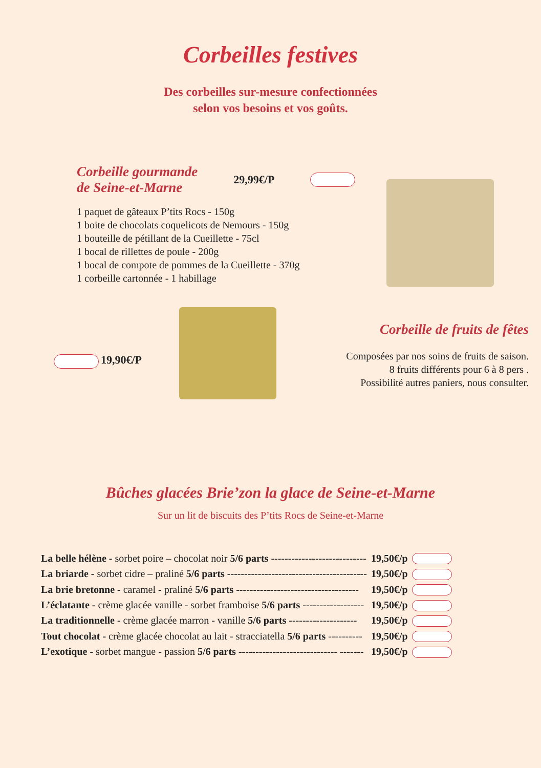Corbeilles festives
Des corbeilles sur-mesure confectionnées
selon vos besoins et vos goûts.
Corbeille gourmande
de Seine-et-Marne
29,99€/P
1 paquet de gâteaux P’tits Rocs - 150g
1 boite de chocolats coquelicots de Nemours - 150g
1 bouteille de pétillant de la Cueillette - 75cl
1 bocal de rillettes de poule - 200g
1 bocal de compote de pommes de la Cueillette - 370g
1 corbeille cartonnée - 1 habillage
19,90€/P
Corbeille de fruits de fêtes
Composées par nos soins de fruits de saison.
8 fruits différents pour 6 à 8 pers .
Possibilité autres paniers, nous consulter.
Bûches glacées Brie’zon la glace de Seine-et-Marne
Sur un lit de biscuits des P’tits Rocs de Seine-et-Marne
| La belle hélène - sorbet poire – chocolat noir 5/6 parts ---------------------------- | 19,50€/p | |
| La briarde - sorbet cidre – praliné 5/6 parts ----------------------------------------- | 19,50€/p | |
| La brie bretonne - caramel - praliné 5/6 parts ------------------------------------ | 19,50€/p | |
| L’éclatante - crème glacée vanille - sorbet framboise 5/6 parts ------------------ | 19,50€/p | |
| La traditionnelle - crème glacée marron - vanille 5/6 parts -------------------- | 19,50€/p | |
| Tout chocolat - crème glacée chocolat au lait - stracciatella 5/6 parts ---------- | 19,50€/p | |
| L’exotique - sorbet mangue - passion 5/6 parts ----------------------------- ------- | 19,50€/p | |